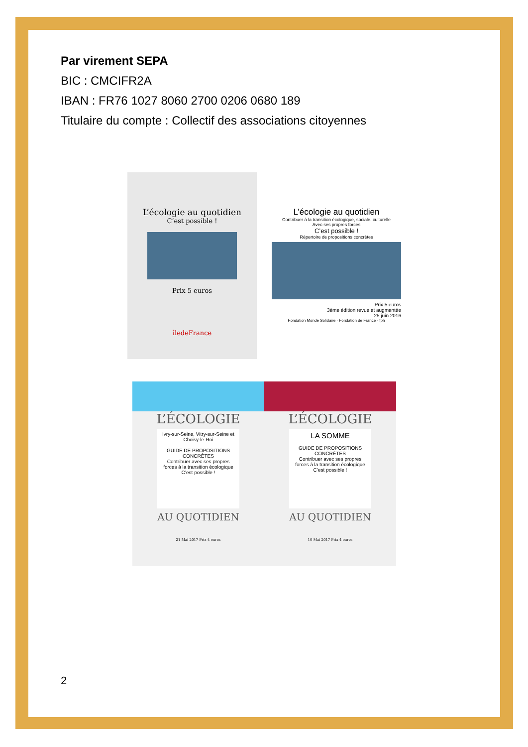Par virement SEPA
BIC : CMCIFR2A
IBAN : FR76 1027 8060 2700 0206 0680 189
Titulaire du compte : Collectif des associations citoyennes
L’écologie au quotidien
C’est possible !
Prix 5 euros
îledeFrance
L’écologie au quotidien
Contribuer à la transition écologique, sociale, culturelle
Avec ses propres forces
C’est possible !
Répertoire de propositions concrètes
Prix 5 euros
3ème édition revue et augmentée
25 juin 2016
Fondation Monde Solidaire · Fondation de France · fph
L’ÉCOLOGIE
Ivry-sur-Seine, Vitry-sur-Seine et Choisy-le-Roi
GUIDE DE PROPOSITIONS CONCRÈTES
Contribuer avec ses propres forces à la transition écologique C’est possible !
AU QUOTIDIEN
21 Mai 2017 Prix 4 euros
L’ÉCOLOGIE
LA SOMME
GUIDE DE PROPOSITIONS CONCRÈTES
Contribuer avec ses propres forces à la transition écologique C’est possible !
AU QUOTIDIEN
10 Mai 2017 Prix 4 euros
2